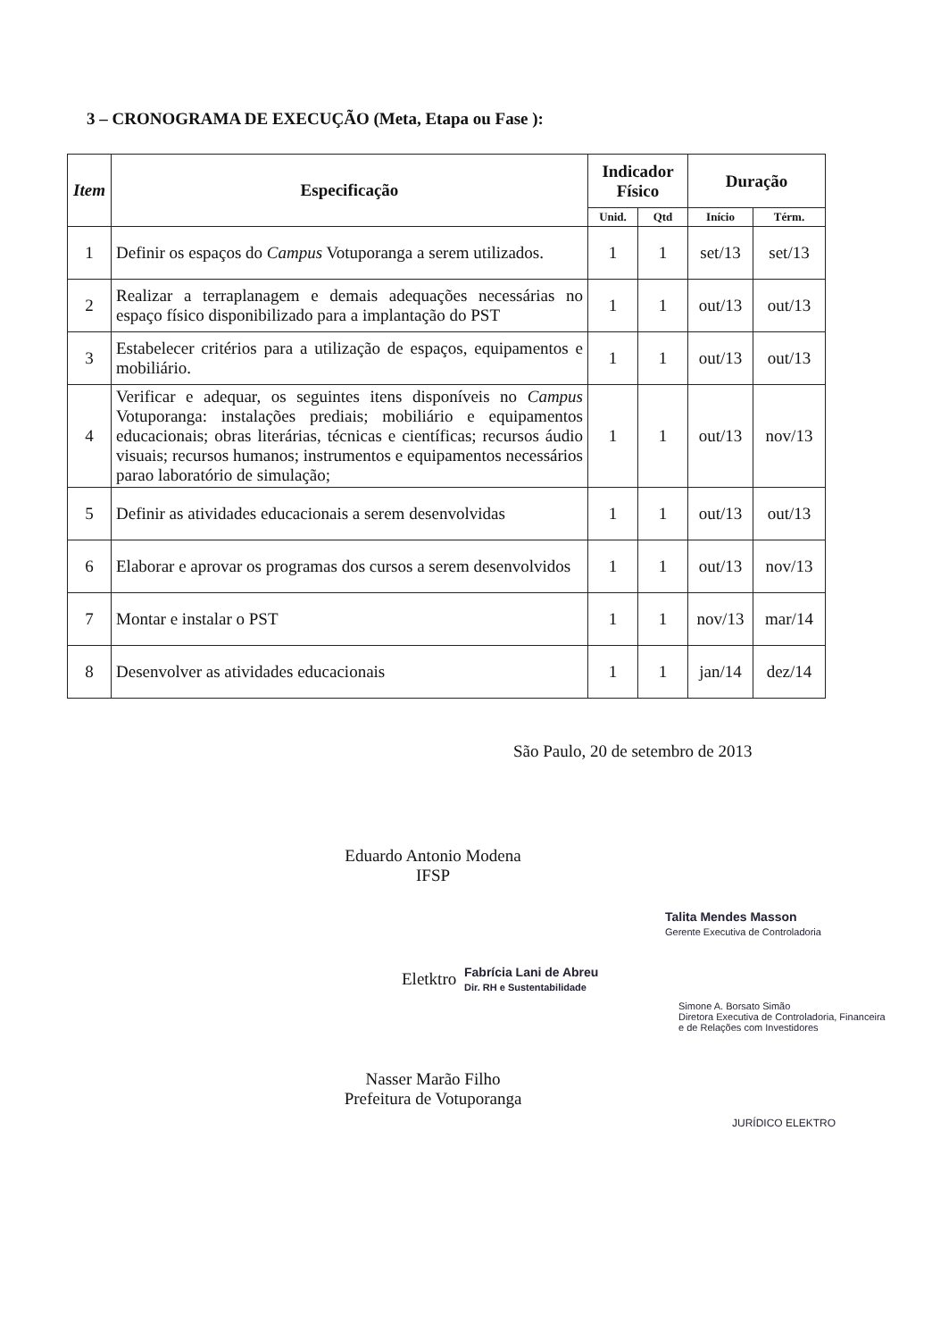3 – CRONOGRAMA DE EXECUÇÃO (Meta, Etapa ou Fase ):
| Item | Especificação | Indicador Físico | | Duração | |
| --- | --- | --- | --- | --- | --- |
| | | Unid. | Qtd | Início | Térm. |
| 1 | Definir os espaços do Campus Votuporanga a serem utilizados. | 1 | 1 | set/13 | set/13 |
| 2 | Realizar a terraplanagem e demais adequações necessárias no espaço físico disponibilizado para a implantação do PST | 1 | 1 | out/13 | out/13 |
| 3 | Estabelecer critérios para a utilização de espaços, equipamentos e mobiliário. | 1 | 1 | out/13 | out/13 |
| 4 | Verificar e adequar, os seguintes itens disponíveis no Campus Votuporanga: instalações prediais; mobiliário e equipamentos educacionais; obras literárias, técnicas e científicas; recursos áudio visuais; recursos humanos; instrumentos e equipamentos necessários parao laboratório de simulação; | 1 | 1 | out/13 | nov/13 |
| 5 | Definir as atividades educacionais a serem desenvolvidas | 1 | 1 | out/13 | out/13 |
| 6 | Elaborar e aprovar os programas dos cursos a serem desenvolvidos | 1 | 1 | out/13 | nov/13 |
| 7 | Montar e instalar o PST | 1 | 1 | nov/13 | mar/14 |
| 8 | Desenvolver as atividades educacionais | 1 | 1 | jan/14 | dez/14 |
São Paulo, 20 de setembro de 2013
Eduardo Antonio Modena
IFSP
Talita Mendes Masson
Gerente Executiva de Controladoria
Eletktro
Fabrícia Lani de Abreu
Dir. RH e Sustentabilidade
Simone A. Borsato Simão
Diretora Executiva de Controladoria, Financeira
e de Relações com Investidores
Nasser Marão Filho
Prefeitura de Votuporanga
JURÍDICO ELEKTRO